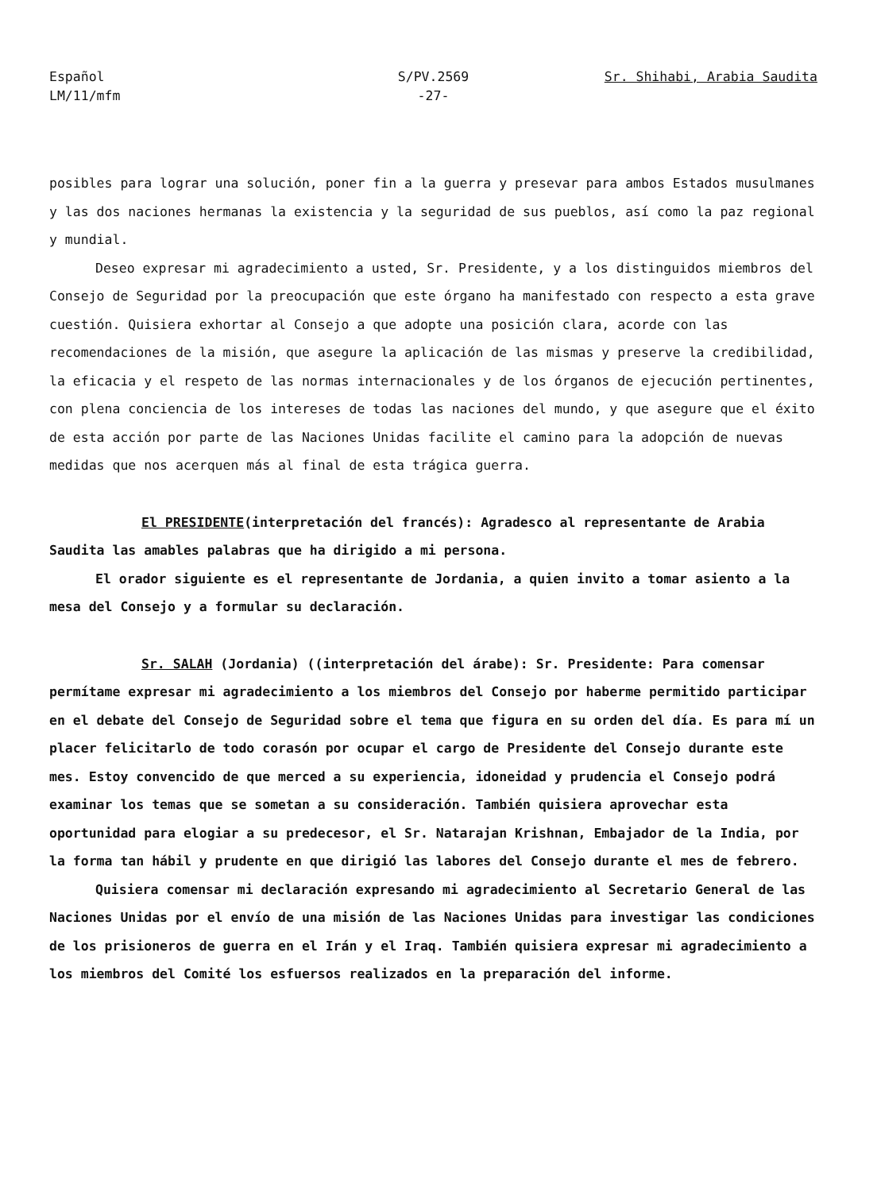Español
LM/11/mfm
S/PV.2569
-27-
Sr. Shihabi, Arabia Saudita
posibles para lograr una solución, poner fin a la guerra y presevar para ambos Estados musulmanes y las dos naciones hermanas la existencia y la seguridad de sus pueblos, así como la paz regional y mundial.
Deseo expresar mi agradecimiento a usted, Sr. Presidente, y a los distinguidos miembros del Consejo de Seguridad por la preocupación que este órgano ha manifestado con respecto a esta grave cuestión. Quisiera exhortar al Consejo a que adopte una posición clara, acorde con las recomendaciones de la misión, que asegure la aplicación de las mismas y preserve la credibilidad, la eficacia y el respeto de las normas internacionales y de los órganos de ejecución pertinentes, con plena conciencia de los intereses de todas las naciones del mundo, y que asegure que el éxito de esta acción por parte de las Naciones Unidas facilite el camino para la adopción de nuevas medidas que nos acerquen más al final de esta trágica guerra.
El PRESIDENTE(interpretación del francés): Agradesco al representante de Arabia Saudita las amables palabras que ha dirigido a mi persona.
El orador siguiente es el representante de Jordania, a quien invito a tomar asiento a la mesa del Consejo y a formular su declaración.
Sr. SALAH (Jordania) ((interpretación del árabe): Sr. Presidente: Para comensar permítame expresar mi agradecimiento a los miembros del Consejo por haberme permitido participar en el debate del Consejo de Seguridad sobre el tema que figura en su orden del día. Es para mí un placer felicitarlo de todo corasón por ocupar el cargo de Presidente del Consejo durante este mes. Estoy convencido de que merced a su experiencia, idoneidad y prudencia el Consejo podrá examinar los temas que se sometan a su consideración. También quisiera aprovechar esta oportunidad para elogiar a su predecesor, el Sr. Natarajan Krishnan, Embajador de la India, por la forma tan hábil y prudente en que dirigió las labores del Consejo durante el mes de febrero.
Quisiera comensar mi declaración expresando mi agradecimiento al Secretario General de las Naciones Unidas por el envío de una misión de las Naciones Unidas para investigar las condiciones de los prisioneros de guerra en el Irán y el Iraq. También quisiera expresar mi agradecimiento a los miembros del Comité los esfuersos realizados en la preparación del informe.